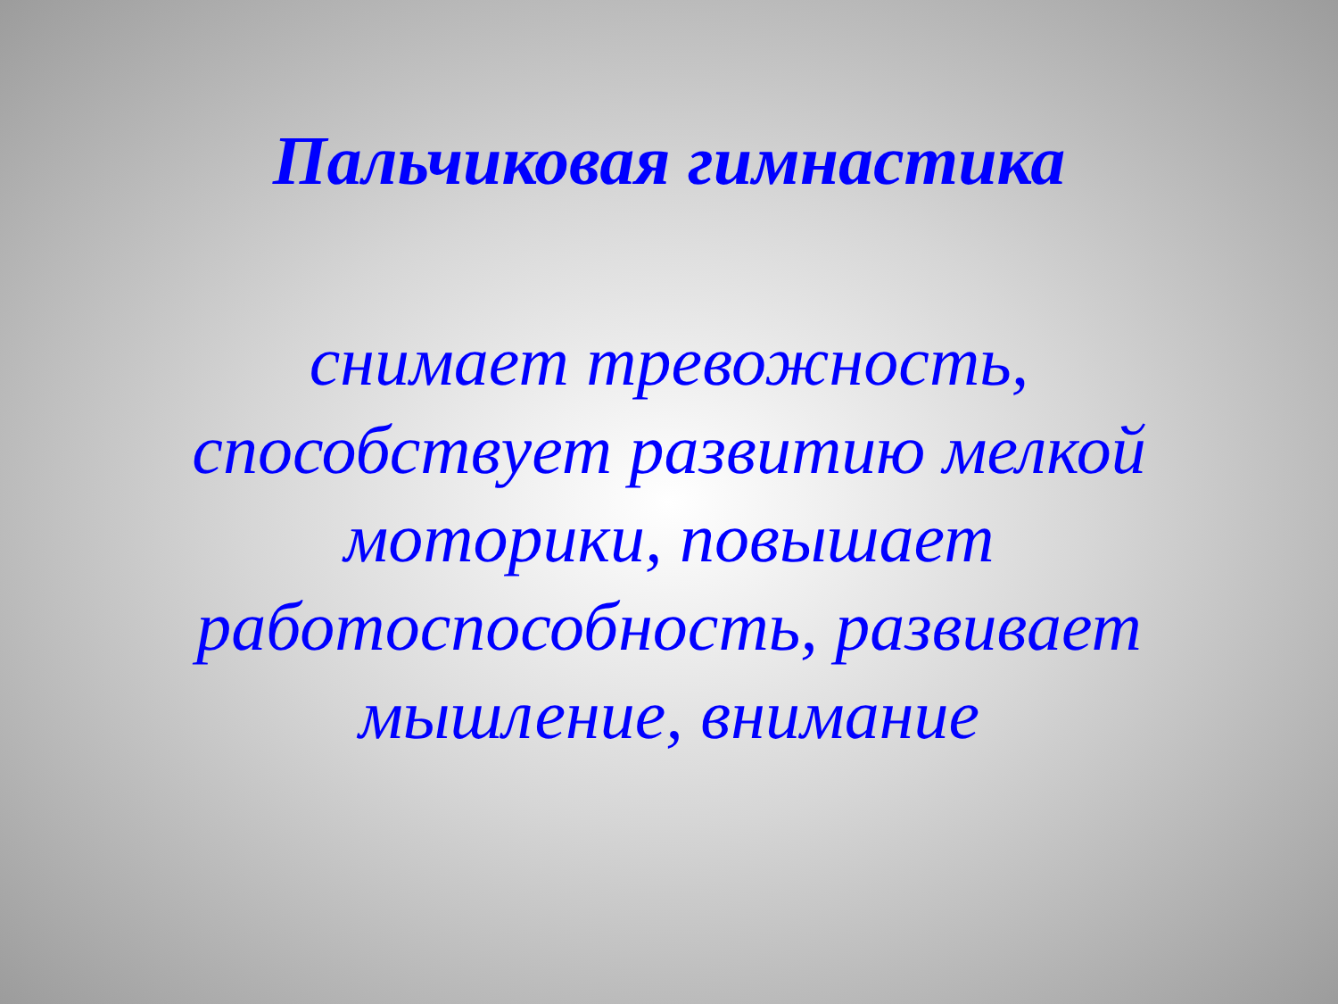Пальчиковая гимнастика
снимает тревожность, способствует развитию мелкой моторики, повышает работоспособность, развивает мышление, внимание